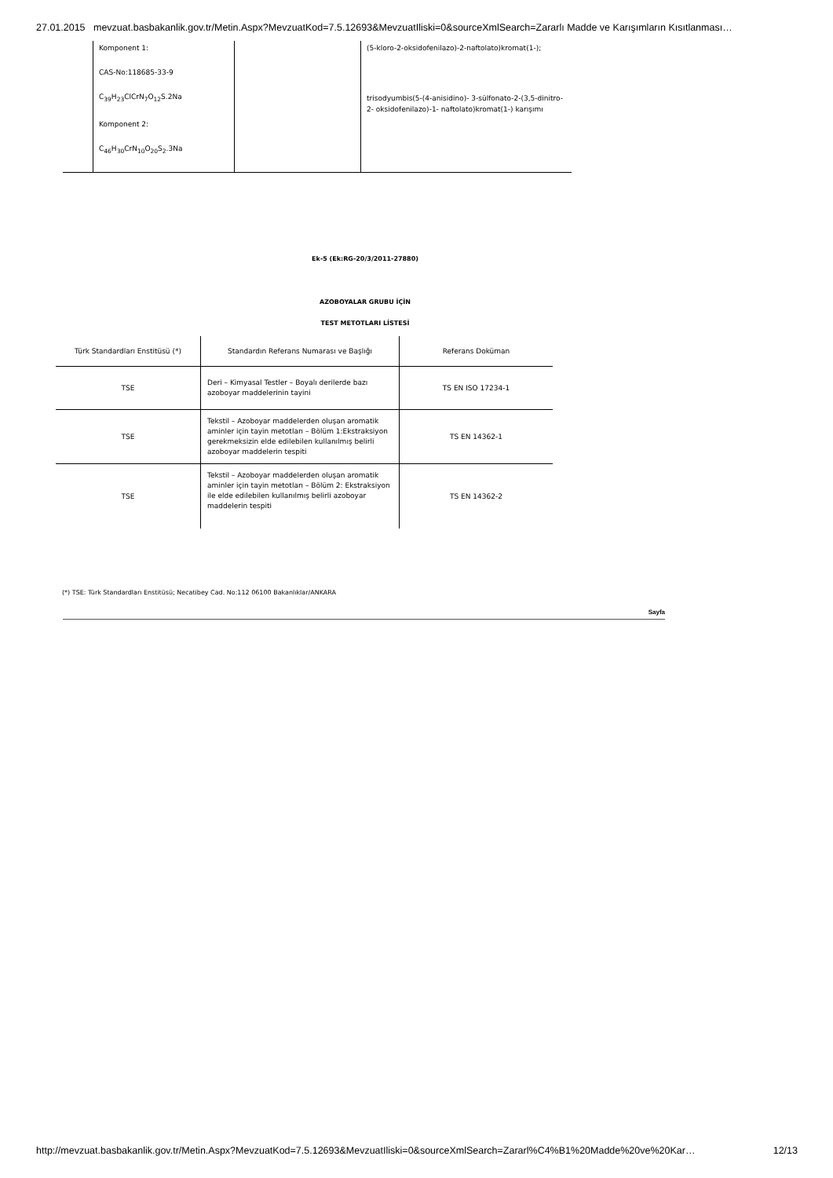27.01.2015 mevzuat.basbakanlik.gov.tr/Metin.Aspx?MevzuatKod=7.5.12693&MevzuatIliski=0&sourceXmlSearch=Zararlı Madde ve Karışımların Kısıtlanması…
| | Komponent 1: CAS-No:118685-33-9 C<sub>39</sub>H<sub>23</sub>ClCrN<sub>7</sub>O<sub>12</sub>S.2Na Komponent 2: C<sub>46</sub>H<sub>30</sub>CrN<sub>10</sub>O<sub>20</sub>S<sub>2</sub>.3Na | | (5-kloro-2-oksidofenilazo)-2-naftolato)kromat(1-); trisodyumbis(5-(4-anisidino)- 3-sülfonato-2-(3,5-dinitro-2- oksidofenilazo)-1- naftolato)kromat(1-) karışımı |
Ek-5 (Ek:RG-20/3/2011-27880)
AZOBOYALAR GRUBU İÇİN
TEST METOTLARI LİSTESİ
| Türk Standardları Enstitüsü (*) | Standardın Referans Numarası ve Başlığı | Referans Doküman |
| --- | --- | --- |
| TSE | Deri – Kimyasal Testler – Boyalı derilerde bazı azoboyar maddelerinin tayini | TS EN ISO 17234-1 |
| TSE | Tekstil – Azoboyar maddelerden oluşan aromatik aminler için tayin metotları – Bölüm 1:Ekstraksiyon gerekmeksizin elde edilebilen kullanılmış belirli azoboyar maddelerin tespiti | TS EN 14362-1 |
| TSE | Tekstil – Azoboyar maddelerden oluşan aromatik aminler için tayin metotları – Bölüm 2: Ekstraksiyon ile elde edilebilen kullanılmış belirli azoboyar maddelerin tespiti | TS EN 14362-2 |
(*) TSE: Türk Standardları Enstitüsü; Necatibey Cad. No:112 06100 Bakanlıklar/ANKARA
Sayfa
http://mevzuat.basbakanlik.gov.tr/Metin.Aspx?MevzuatKod=7.5.12693&MevzuatIliski=0&sourceXmlSearch=Zararl%C4%B1%20Madde%20ve%20Kar… 12/13